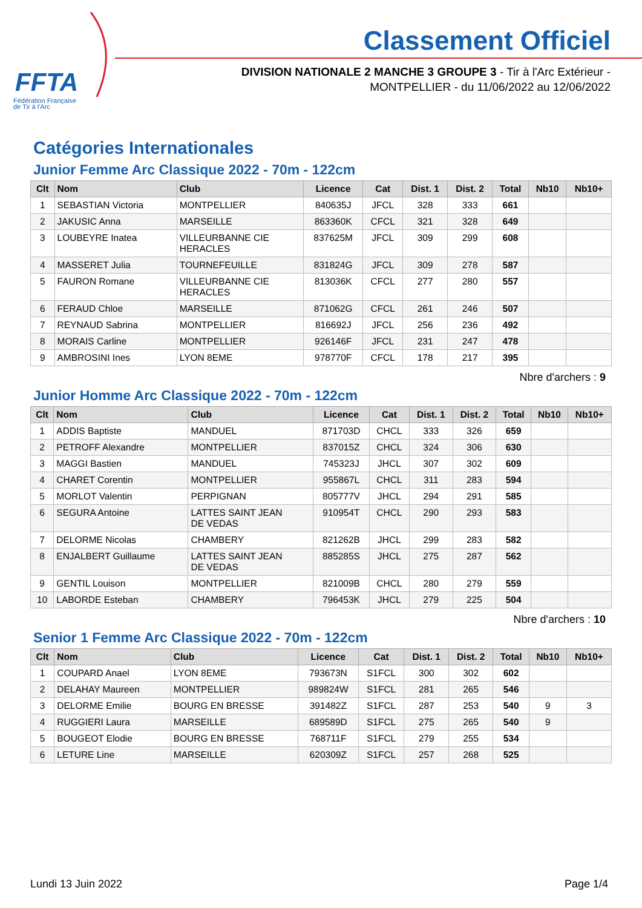FFTA
Fédération Française
de Tir à l'Arc
Classement Officiel
DIVISION NATIONALE 2 MANCHE 3 GROUPE 3 - Tir à l'Arc Extérieur -
MONTPELLIER - du 11/06/2022 au 12/06/2022
Catégories Internationales
Junior Femme Arc Classique 2022 - 70m - 122cm
| Clt | Nom | Club | Licence | Cat | Dist. 1 | Dist. 2 | Total | Nb10 | Nb10+ |
| --- | --- | --- | --- | --- | --- | --- | --- | --- | --- |
| 1 | SEBASTIAN Victoria | MONTPELLIER | 840635J | JFCL | 328 | 333 | 661 | | |
| 2 | JAKUSIC Anna | MARSEILLE | 863360K | CFCL | 321 | 328 | 649 | | |
| 3 | LOUBEYRE Inatea | VILLEURBANNE CIE HERACLES | 837625M | JFCL | 309 | 299 | 608 | | |
| 4 | MASSERET Julia | TOURNEFEUILLE | 831824G | JFCL | 309 | 278 | 587 | | |
| 5 | FAURON Romane | VILLEURBANNE CIE HERACLES | 813036K | CFCL | 277 | 280 | 557 | | |
| 6 | FERAUD Chloe | MARSEILLE | 871062G | CFCL | 261 | 246 | 507 | | |
| 7 | REYNAUD Sabrina | MONTPELLIER | 816692J | JFCL | 256 | 236 | 492 | | |
| 8 | MORAIS Carline | MONTPELLIER | 926146F | JFCL | 231 | 247 | 478 | | |
| 9 | AMBROSINI Ines | LYON 8EME | 978770F | CFCL | 178 | 217 | 395 | | |
Nbre d'archers : 9
Junior Homme Arc Classique 2022 - 70m - 122cm
| Clt | Nom | Club | Licence | Cat | Dist. 1 | Dist. 2 | Total | Nb10 | Nb10+ |
| --- | --- | --- | --- | --- | --- | --- | --- | --- | --- |
| 1 | ADDIS Baptiste | MANDUEL | 871703D | CHCL | 333 | 326 | 659 | | |
| 2 | PETROFF Alexandre | MONTPELLIER | 837015Z | CHCL | 324 | 306 | 630 | | |
| 3 | MAGGI Bastien | MANDUEL | 745323J | JHCL | 307 | 302 | 609 | | |
| 4 | CHARET Corentin | MONTPELLIER | 955867L | CHCL | 311 | 283 | 594 | | |
| 5 | MORLOT Valentin | PERPIGNAN | 805777V | JHCL | 294 | 291 | 585 | | |
| 6 | SEGURA Antoine | LATTES SAINT JEAN DE VEDAS | 910954T | CHCL | 290 | 293 | 583 | | |
| 7 | DELORME Nicolas | CHAMBERY | 821262B | JHCL | 299 | 283 | 582 | | |
| 8 | ENJALBERT Guillaume | LATTES SAINT JEAN DE VEDAS | 885285S | JHCL | 275 | 287 | 562 | | |
| 9 | GENTIL Louison | MONTPELLIER | 821009B | CHCL | 280 | 279 | 559 | | |
| 10 | LABORDE Esteban | CHAMBERY | 796453K | JHCL | 279 | 225 | 504 | | |
Nbre d'archers : 10
Senior 1 Femme Arc Classique 2022 - 70m - 122cm
| Clt | Nom | Club | Licence | Cat | Dist. 1 | Dist. 2 | Total | Nb10 | Nb10+ |
| --- | --- | --- | --- | --- | --- | --- | --- | --- | --- |
| 1 | COUPARD Anael | LYON 8EME | 793673N | S1FCL | 300 | 302 | 602 | | |
| 2 | DELAHAY Maureen | MONTPELLIER | 989824W | S1FCL | 281 | 265 | 546 | | |
| 3 | DELORME Emilie | BOURG EN BRESSE | 391482Z | S1FCL | 287 | 253 | 540 | 9 | 3 |
| 4 | RUGGIERI Laura | MARSEILLE | 689589D | S1FCL | 275 | 265 | 540 | 9 | |
| 5 | BOUGEOT Elodie | BOURG EN BRESSE | 768711F | S1FCL | 279 | 255 | 534 | | |
| 6 | LETURE Line | MARSEILLE | 620309Z | S1FCL | 257 | 268 | 525 | | |
Lundi 13 Juin 2022 Page 1/4